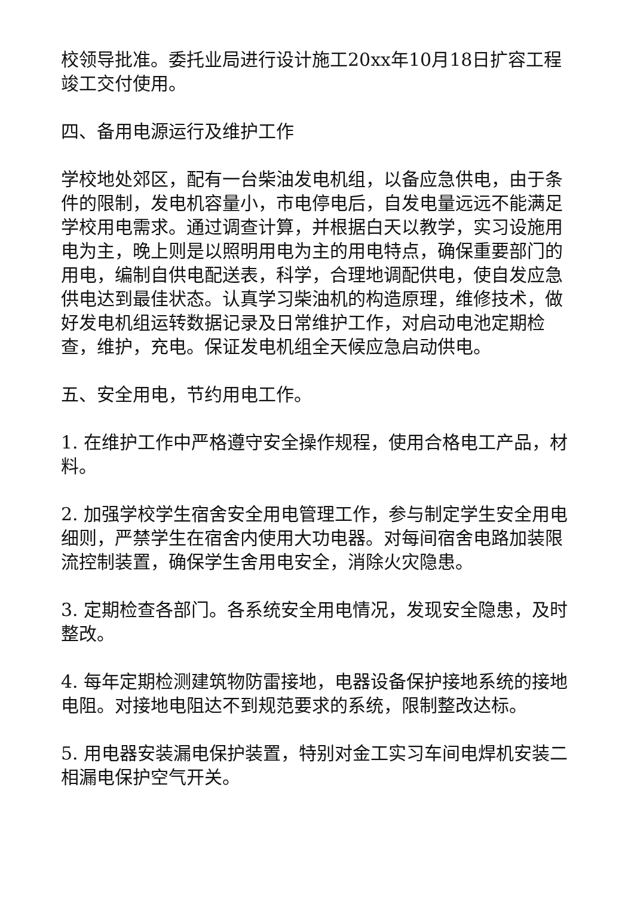校领导批准。委托业局进行设计施工20xx年10月18日扩容工程竣工交付使用。
四、备用电源运行及维护工作
学校地处郊区，配有一台柴油发电机组，以备应急供电，由于条件的限制，发电机容量小，市电停电后，自发电量远远不能满足学校用电需求。通过调查计算，并根据白天以教学，实习设施用电为主，晚上则是以照明用电为主的用电特点，确保重要部门的用电，编制自供电配送表，科学，合理地调配供电，使自发应急供电达到最佳状态。认真学习柴油机的构造原理，维修技术，做好发电机组运转数据记录及日常维护工作，对启动电池定期检查，维护，充电。保证发电机组全天候应急启动供电。
五、安全用电，节约用电工作。
1. 在维护工作中严格遵守安全操作规程，使用合格电工产品，材料。
2. 加强学校学生宿舍安全用电管理工作，参与制定学生安全用电细则，严禁学生在宿舍内使用大功电器。对每间宿舍电路加装限流控制装置，确保学生舍用电安全，消除火灾隐患。
3. 定期检查各部门。各系统安全用电情况，发现安全隐患，及时整改。
4. 每年定期检测建筑物防雷接地，电器设备保护接地系统的接地电阻。对接地电阻达不到规范要求的系统，限制整改达标。
5. 用电器安装漏电保护装置，特别对金工实习车间电焊机安装二相漏电保护空气开关。